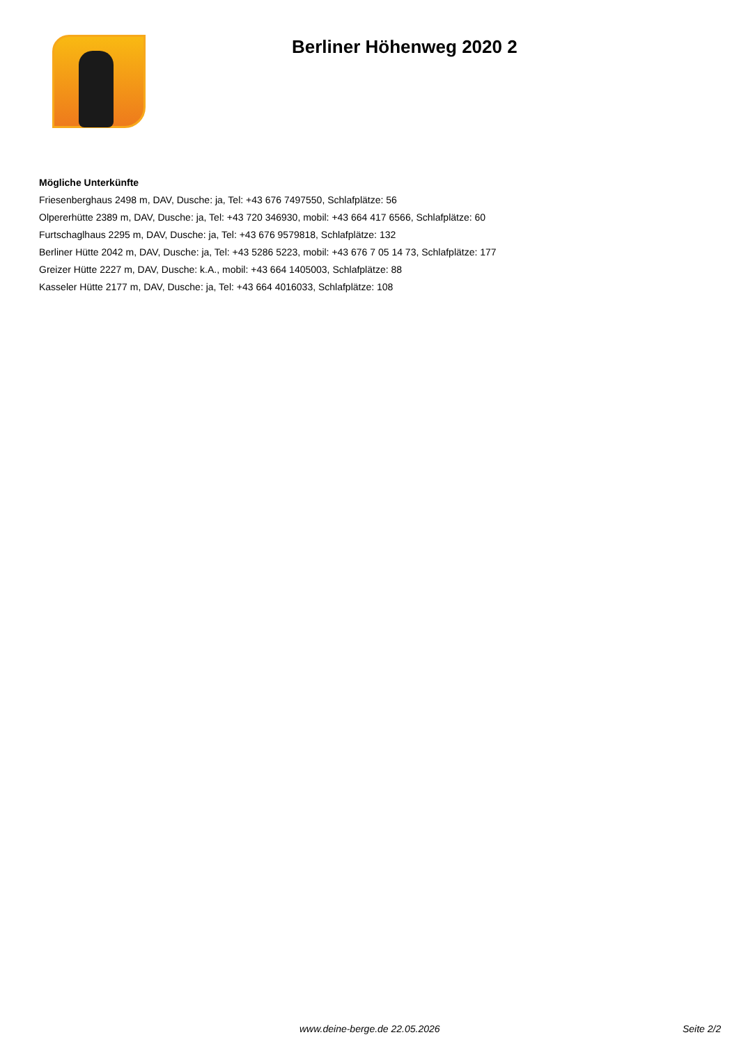Berliner Höhenweg 2020 2
Mögliche Unterkünfte
Friesenberghaus 2498 m, DAV, Dusche: ja, Tel: +43 676 7497550, Schlafplätze: 56
Olpererhütte 2389 m, DAV, Dusche: ja, Tel: +43 720 346930, mobil: +43 664 417 6566, Schlafplätze: 60
Furtschaglhaus 2295 m, DAV, Dusche: ja, Tel: +43 676 9579818, Schlafplätze: 132
Berliner Hütte 2042 m, DAV, Dusche: ja, Tel: +43 5286 5223, mobil: +43 676 7 05 14 73, Schlafplätze: 177
Greizer Hütte 2227 m, DAV, Dusche: k.A., mobil: +43 664 1405003, Schlafplätze: 88
Kasseler Hütte 2177 m, DAV, Dusche: ja, Tel: +43 664 4016033, Schlafplätze: 108
www.deine-berge.de 22.05.2026 Seite 2/2